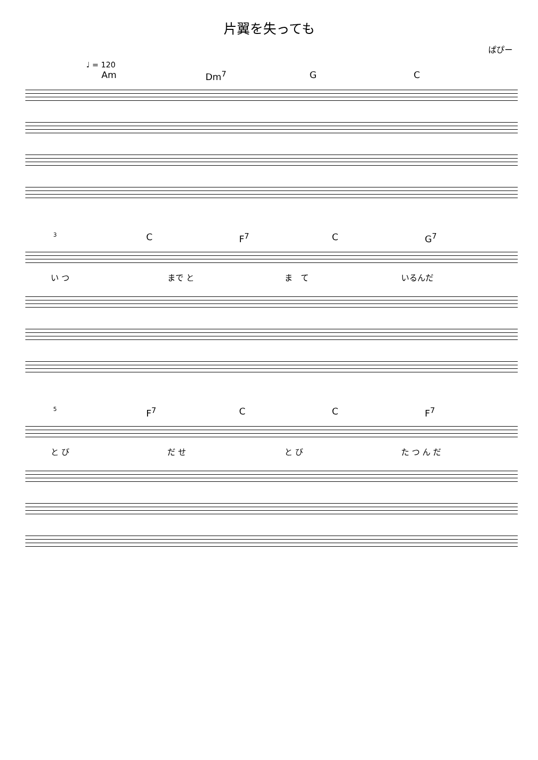片翼を失っても
ぱぴー
♩ = 120
Am Dm<sup>7</sup> G C
3 C F<sup>7</sup> C G<sup>7</sup>
い つ まで と ま　て いるんだ
5 F<sup>7</sup> C C F<sup>7</sup>
と び だ せ と び た つ ん だ